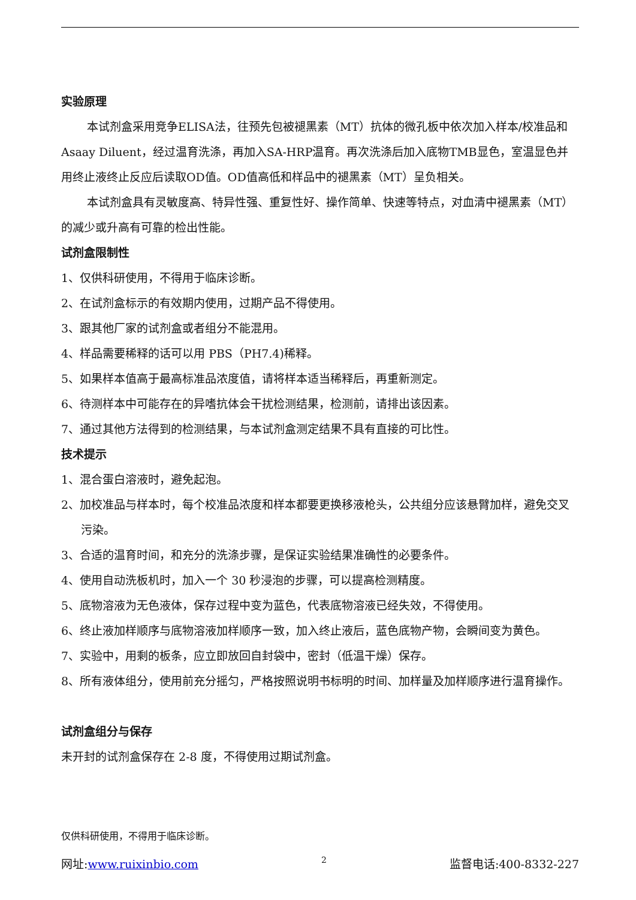实验原理
本试剂盒采用竞争ELISA法，往预先包被褪黑素（MT）抗体的微孔板中依次加入样本/校准品和Asaay Diluent，经过温育洗涤，再加入SA-HRP温育。再次洗涤后加入底物TMB显色，室温显色并用终止液终止反应后读取OD值。OD值高低和样品中的褪黑素（MT）呈负相关。
本试剂盒具有灵敏度高、特异性强、重复性好、操作简单、快速等特点，对血清中褪黑素（MT）的减少或升高有可靠的检出性能。
试剂盒限制性
1、仅供科研使用，不得用于临床诊断。
2、在试剂盒标示的有效期内使用，过期产品不得使用。
3、跟其他厂家的试剂盒或者组分不能混用。
4、样品需要稀释的话可以用 PBS（PH7.4)稀释。
5、如果样本值高于最高标准品浓度值，请将样本适当稀释后，再重新测定。
6、待测样本中可能存在的异嗜抗体会干扰检测结果，检测前，请排出该因素。
7、通过其他方法得到的检测结果，与本试剂盒测定结果不具有直接的可比性。
技术提示
1、混合蛋白溶液时，避免起泡。
2、加校准品与样本时，每个校准品浓度和样本都要更换移液枪头，公共组分应该悬臂加样，避免交叉污染。
3、合适的温育时间，和充分的洗涤步骤，是保证实验结果准确性的必要条件。
4、使用自动洗板机时，加入一个 30 秒浸泡的步骤，可以提高检测精度。
5、底物溶液为无色液体，保存过程中变为蓝色，代表底物溶液已经失效，不得使用。
6、终止液加样顺序与底物溶液加样顺序一致，加入终止液后，蓝色底物产物，会瞬间变为黄色。
7、实验中，用剩的板条，应立即放回自封袋中，密封（低温干燥）保存。
8、所有液体组分，使用前充分摇匀，严格按照说明书标明的时间、加样量及加样顺序进行温育操作。
试剂盒组分与保存
未开封的试剂盒保存在 2-8 度，不得使用过期试剂盒。
仅供科研使用，不得用于临床诊断。
网址:www.ruixinbio.com 2 监督电话:400-8332-227